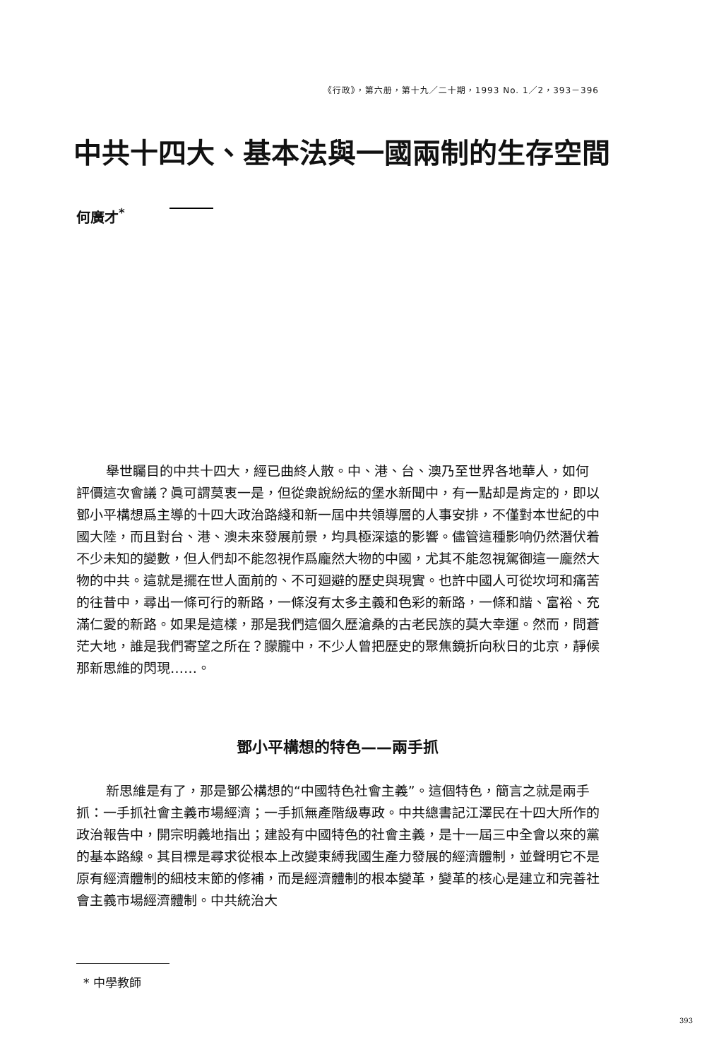《行政》，第六册，第十九／二十期，1993 No. 1／2，393－396
中共十四大、基本法與一國兩制的生存空間
何廣才<sup>*</sup>
舉世矚目的中共十四大，經已曲終人散。中、港、台、澳乃至世界各地華人，如何評價這次會議？眞可謂莫衷一是，但從衆說紛紜的堡水新聞中，有一點却是肯定的，即以鄧小平構想爲主導的十四大政治路綫和新一屆中共領導層的人事安排，不僅對本世紀的中國大陸，而且對台、港、澳未來發展前景，均具極深遠的影響。儘管這種影响仍然潛伏着不少未知的變數，但人們却不能忽視作爲龐然大物的中國，尤其不能忽視駕御這一龐然大物的中共。這就是擺在世人面前的、不可廻避的歷史與現實。也許中國人可從坎坷和痛苦的往昔中，尋出一條可行的新路，一條沒有太多主義和色彩的新路，一條和諧、富裕、充滿仁愛的新路。如果是這樣，那是我們這個久歷滄桑的古老民族的莫大幸運。然而，問蒼茫大地，誰是我們寄望之所在？朦朧中，不少人曾把歷史的聚焦鏡折向秋日的北京，靜候那新思維的閃現……。
鄧小平構想的特色——兩手抓
新思維是有了，那是鄧公構想的“中國特色社會主義”。這個特色，簡言之就是兩手抓：一手抓社會主義市場經濟；一手抓無產階級專政。中共總書記江澤民在十四大所作的政治報告中，開宗明義地指出；建設有中國特色的社會主義，是十一屆三中全會以來的黨的基本路線。其目標是尋求從根本上改變束縛我國生產力發展的經濟體制，並聲明它不是原有經濟體制的細枝末節的修補，而是經濟體制的根本變革，變革的核心是建立和完善社會主義市場經濟體制。中共統治大
* 中學教師
393